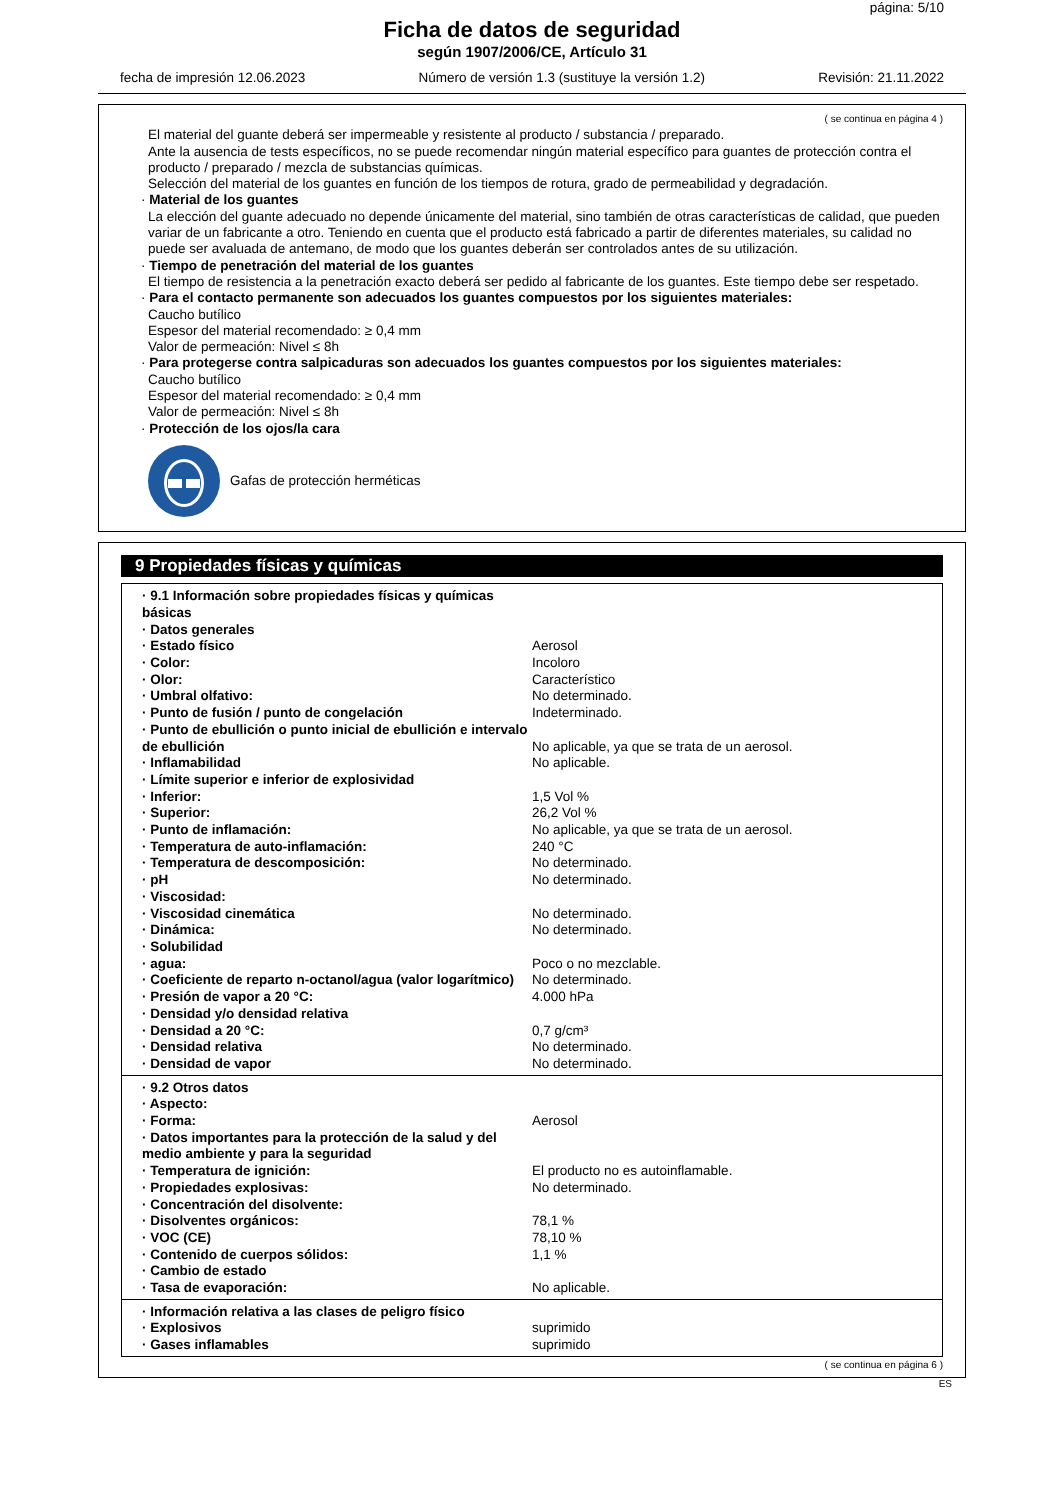página: 5/10
Ficha de datos de seguridad
según 1907/2006/CE, Artículo 31
fecha de impresión 12.06.2023 Número de versión 1.3 (sustituye la versión 1.2) Revisión: 21.11.2022
( se continua en página 4 )
El material del guante deberá ser impermeable y resistente al producto / substancia / preparado.
Ante la ausencia de tests específicos, no se puede recomendar ningún material específico para guantes de protección contra el producto / preparado / mezcla de substancias químicas.
Selección del material de los guantes en función de los tiempos de rotura, grado de permeabilidad y degradación.
· Material de los guantes
La elección del guante adecuado no depende únicamente del material, sino también de otras características de calidad, que pueden variar de un fabricante a otro. Teniendo en cuenta que el producto está fabricado a partir de diferentes materiales, su calidad no puede ser avaluada de antemano, de modo que los guantes deberán ser controlados antes de su utilización.
· Tiempo de penetración del material de los guantes
El tiempo de resistencia a la penetración exacto deberá ser pedido al fabricante de los guantes. Este tiempo debe ser respetado.
· Para el contacto permanente son adecuados los guantes compuestos por los siguientes materiales:
Caucho butílico
Espesor del material recomendado: ≥ 0,4 mm
Valor de permeación: Nivel ≤ 8h
· Para protegerse contra salpicaduras son adecuados los guantes compuestos por los siguientes materiales:
Caucho butílico
Espesor del material recomendado: ≥ 0,4 mm
Valor de permeación: Nivel ≤ 8h
· Protección de los ojos/la cara
Gafas de protección herméticas
9 Propiedades físicas y químicas
| · 9.1 Información sobre propiedades físicas y químicas básicas | |
| · Datos generales | |
| · Estado físico | Aerosol |
| · Color: | Incoloro |
| · Olor: | Característico |
| · Umbral olfativo: | No determinado. |
| · Punto de fusión / punto de congelación | Indeterminado. |
| · Punto de ebullición o punto inicial de ebullición e intervalo de ebullición | No aplicable, ya que se trata de un aerosol. |
| · Inflamabilidad | No aplicable. |
| · Límite superior e inferior de explosividad | |
| · Inferior: | 1,5 Vol % |
| · Superior: | 26,2 Vol % |
| · Punto de inflamación: | No aplicable, ya que se trata de un aerosol. |
| · Temperatura de auto-inflamación: | 240 °C |
| · Temperatura de descomposición: | No determinado. |
| · pH | No determinado. |
| · Viscosidad: | |
| · Viscosidad cinemática | No determinado. |
| · Dinámica: | No determinado. |
| · Solubilidad | |
| · agua: | Poco o no mezclable. |
| · Coeficiente de reparto n-octanol/agua (valor logarítmico) | No determinado. |
| · Presión de vapor a 20 °C: | 4.000 hPa |
| · Densidad y/o densidad relativa | |
| · Densidad a 20 °C: | 0,7 g/cm³ |
| · Densidad relativa | No determinado. |
| · Densidad de vapor | No determinado. |
| · 9.2 Otros datos | |
| · Aspecto: | |
| · Forma: | Aerosol |
| · Datos importantes para la protección de la salud y del medio ambiente y para la seguridad | |
| · Temperatura de ignición: | El producto no es autoinflamable. |
| · Propiedades explosivas: | No determinado. |
| · Concentración del disolvente: | |
| · Disolventes orgánicos: | 78,1 % |
| · VOC (CE) | 78,10 % |
| · Contenido de cuerpos sólidos: | 1,1 % |
| · Cambio de estado | |
| · Tasa de evaporación: | No aplicable. |
| · Información relativa a las clases de peligro físico | |
| · Explosivos | suprimido |
| · Gases inflamables | suprimido |
( se continua en página 6 )
ES